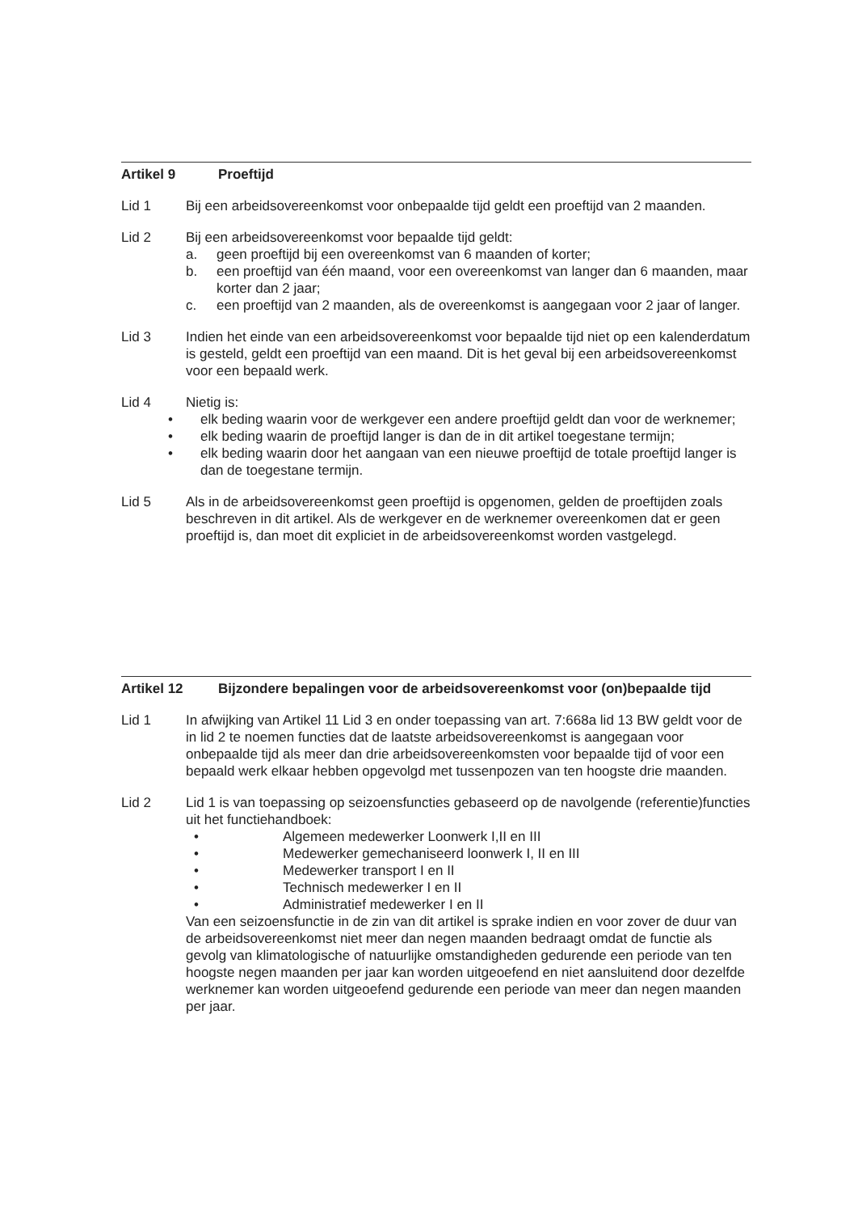Artikel 9 Proeftijd
Lid 1 Bij een arbeidsovereenkomst voor onbepaalde tijd geldt een proeftijd van 2 maanden.
Lid 2 Bij een arbeidsovereenkomst voor bepaalde tijd geldt:
a. geen proeftijd bij een overeenkomst van 6 maanden of korter;
b. een proeftijd van één maand, voor een overeenkomst van langer dan 6 maanden, maar korter dan 2 jaar;
c. een proeftijd van 2 maanden, als de overeenkomst is aangegaan voor 2 jaar of langer.
Lid 3 Indien het einde van een arbeidsovereenkomst voor bepaalde tijd niet op een kalenderdatum is gesteld, geldt een proeftijd van een maand. Dit is het geval bij een arbeidsovereenkomst voor een bepaald werk.
Lid 4 Nietig is:
• elk beding waarin voor de werkgever een andere proeftijd geldt dan voor de werknemer;
• elk beding waarin de proeftijd langer is dan de in dit artikel toegestane termijn;
• elk beding waarin door het aangaan van een nieuwe proeftijd de totale proeftijd langer is dan de toegestane termijn.
Lid 5 Als in de arbeidsovereenkomst geen proeftijd is opgenomen, gelden de proeftijden zoals beschreven in dit artikel. Als de werkgever en de werknemer overeenkomen dat er geen proeftijd is, dan moet dit expliciet in de arbeidsovereenkomst worden vastgelegd.
Artikel 12 Bijzondere bepalingen voor de arbeidsovereenkomst voor (on)bepaalde tijd
Lid 1 In afwijking van Artikel 11 Lid 3 en onder toepassing van art. 7:668a lid 13 BW geldt voor de in lid 2 te noemen functies dat de laatste arbeidsovereenkomst is aangegaan voor onbepaalde tijd als meer dan drie arbeidsovereenkomsten voor bepaalde tijd of voor een bepaald werk elkaar hebben opgevolgd met tussenpozen van ten hoogste drie maanden.
Lid 2 Lid 1 is van toepassing op seizoensfuncties gebaseerd op de navolgende (referentie)functies uit het functiehandboek:
• Algemeen medewerker Loonwerk I,II en III
• Medewerker gemechaniseerd loonwerk I, II en III
• Medewerker transport I en II
• Technisch medewerker I en II
• Administratief medewerker I en II
Van een seizoensfunctie in de zin van dit artikel is sprake indien en voor zover de duur van de arbeidsovereenkomst niet meer dan negen maanden bedraagt omdat de functie als gevolg van klimatologische of natuurlijke omstandigheden gedurende een periode van ten hoogste negen maanden per jaar kan worden uitgeoefend en niet aansluitend door dezelfde werknemer kan worden uitgeoefend gedurende een periode van meer dan negen maanden per jaar.